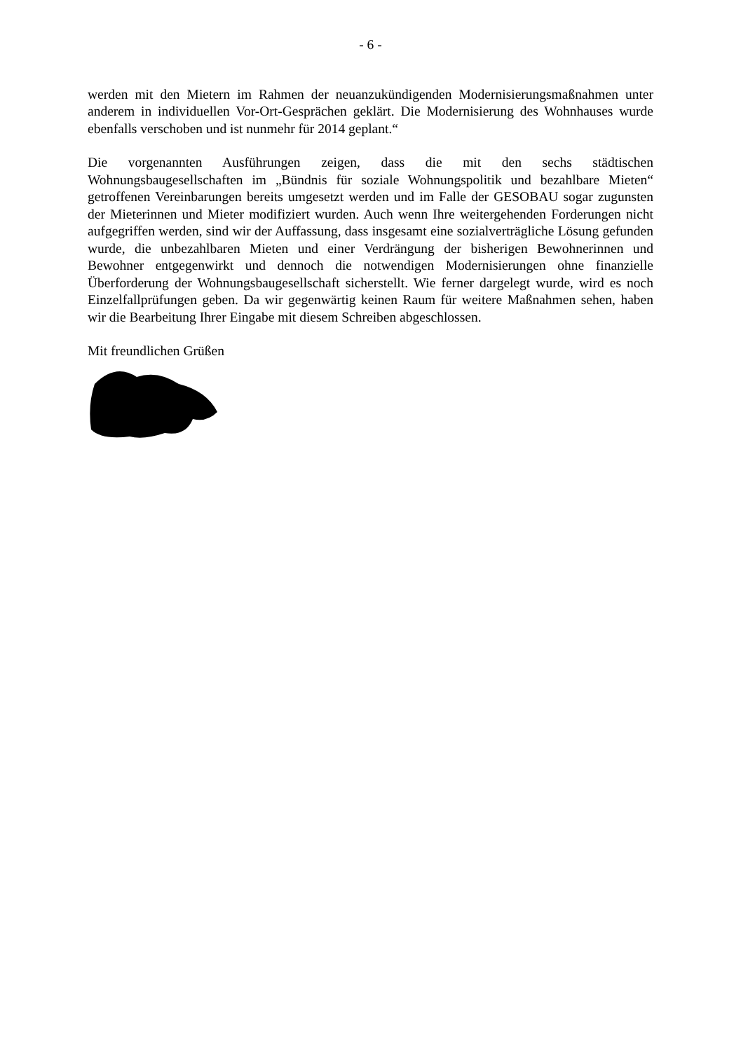- 6 -
werden mit den Mietern im Rahmen der neuanzukündigenden Modernisierungsmaßnahmen unter anderem in individuellen Vor-Ort-Gesprächen geklärt. Die Modernisierung des Wohnhauses wurde ebenfalls verschoben und ist nunmehr für 2014 geplant.“
Die vorgenannten Ausführungen zeigen, dass die mit den sechs städtischen Wohnungsbaugesellschaften im „Bündnis für soziale Wohnungspolitik und bezahlbare Mieten“ getroffenen Vereinbarungen bereits umgesetzt werden und im Falle der GESOBAU sogar zugunsten der Mieterinnen und Mieter modifiziert wurden. Auch wenn Ihre weitergehenden Forderungen nicht aufgegriffen werden, sind wir der Auffassung, dass insgesamt eine sozialverträgliche Lösung gefunden wurde, die unbezahlbaren Mieten und einer Verdrängung der bisherigen Bewohnerinnen und Bewohner entgegenwirkt und dennoch die notwendigen Modernisierungen ohne finanzielle Überforderung der Wohnungsbaugesellschaft sicherstellt. Wie ferner dargelegt wurde, wird es noch Einzelfallprüfungen geben. Da wir gegenwärtig keinen Raum für weitere Maßnahmen sehen, haben wir die Bearbeitung Ihrer Eingabe mit diesem Schreiben abgeschlossen.
Mit freundlichen Grüßen